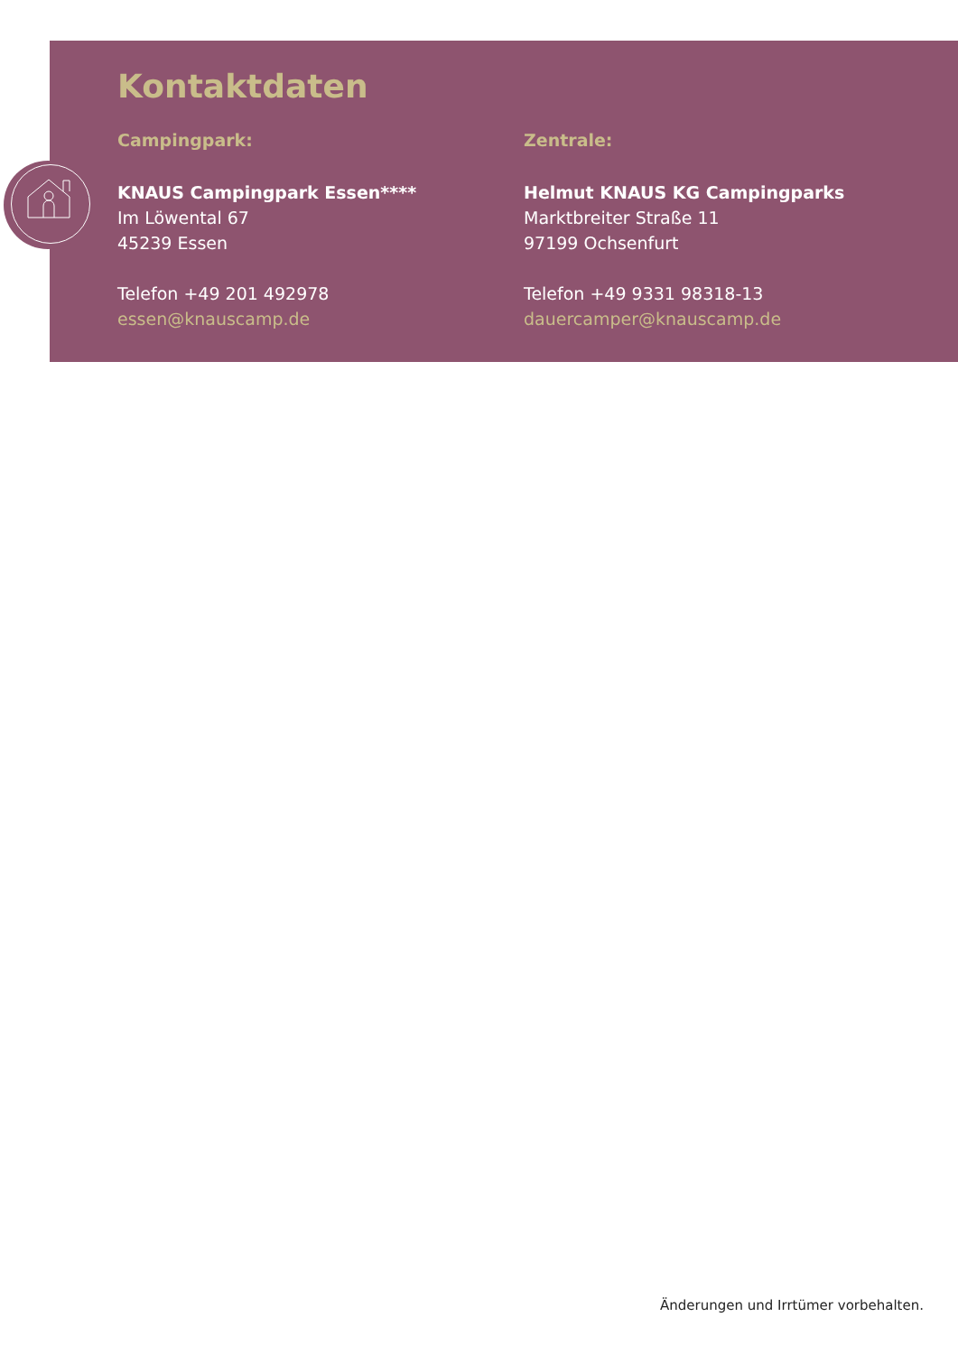Kontaktdaten
Campingpark:
KNAUS Campingpark Essen****
Im Löwental 67
45239 Essen
Telefon +49 201 492978
essen@knauscamp.de
Zentrale:
Helmut KNAUS KG Campingparks
Marktbreiter Straße 11
97199 Ochsenfurt
Telefon +49 9331 98318-13
dauercamper@knauscamp.de
Änderungen und Irrtümer vorbehalten.